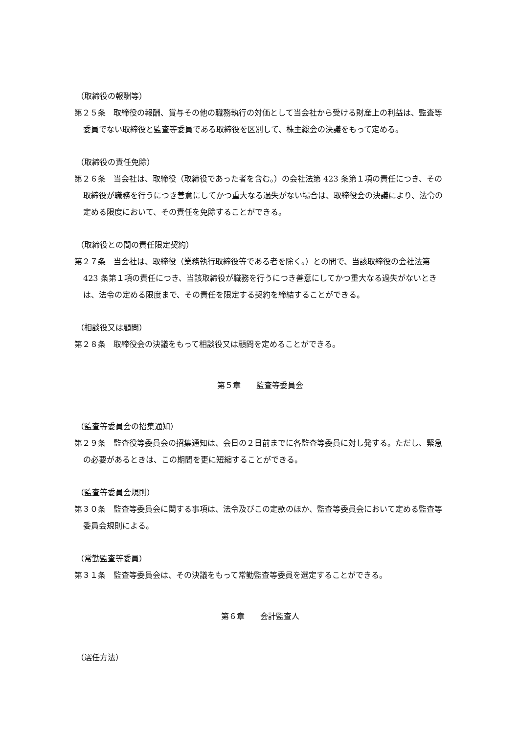（取締役の報酬等）
第２５条　取締役の報酬、賞与その他の職務執行の対価として当会社から受ける財産上の利益は、監査等委員でない取締役と監査等委員である取締役を区別して、株主総会の決議をもって定める。
（取締役の責任免除）
第２６条　当会社は、取締役（取締役であった者を含む。）の会社法第 423 条第１項の責任につき、その取締役が職務を行うにつき善意にしてかつ重大なる過失がない場合は、取締役会の決議により、法令の定める限度において、その責任を免除することができる。
（取締役との間の責任限定契約）
第２７条　当会社は、取締役（業務執行取締役等である者を除く。）との間で、当該取締役の会社法第 423 条第１項の責任につき、当該取締役が職務を行うにつき善意にしてかつ重大なる過失がないときは、法令の定める限度まで、その責任を限定する契約を締結することができる。
（相談役又は顧問）
第２８条　取締役会の決議をもって相談役又は顧問を定めることができる。
第５章　　監査等委員会
（監査等委員会の招集通知）
第２９条　監査役等委員会の招集通知は、会日の２日前までに各監査等委員に対し発する。ただし、緊急の必要があるときは、この期間を更に短縮することができる。
（監査等委員会規則）
第３０条　監査等委員会に関する事項は、法令及びこの定款のほか、監査等委員会において定める監査等委員会規則による。
（常勤監査等委員）
第３１条　監査等委員会は、その決議をもって常勤監査等委員を選定することができる。
第６章　　会計監査人
（選任方法）